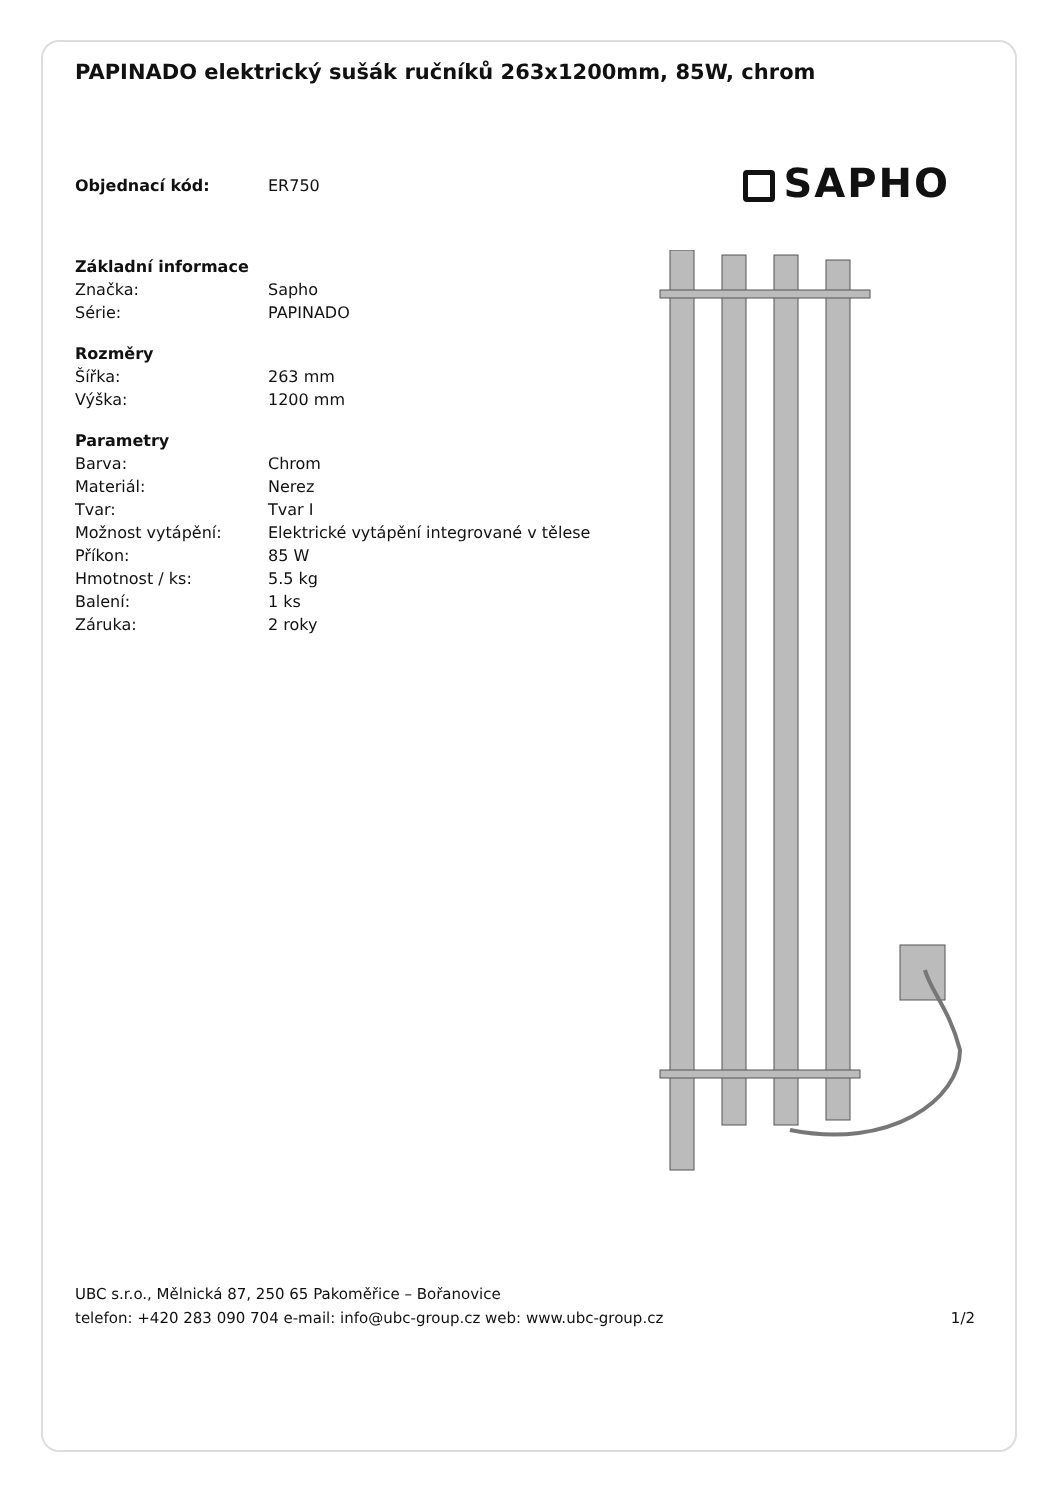PAPINADO elektrický sušák ručníků 263x1200mm, 85W, chrom
SAPHO
| Objednací kód: | ER750 |
| Základní informace | |
| Značka: | Sapho |
| Série: | PAPINADO |
| Rozměry | |
| Šířka: | 263 mm |
| Výška: | 1200 mm |
| Parametry | |
| Barva: | Chrom |
| Materiál: | Nerez |
| Tvar: | Tvar I |
| Možnost vytápění: | Elektrické vytápění integrované v tělese |
| Příkon: | 85 W |
| Hmotnost / ks: | 5.5 kg |
| Balení: | 1 ks |
| Záruka: | 2 roky |
UBC s.r.o., Mělnická 87, 250 65 Pakoměřice – Bořanovice
telefon: +420 283 090 704 e-mail: info@ubc-group.cz web: www.ubc-group.cz 1/2